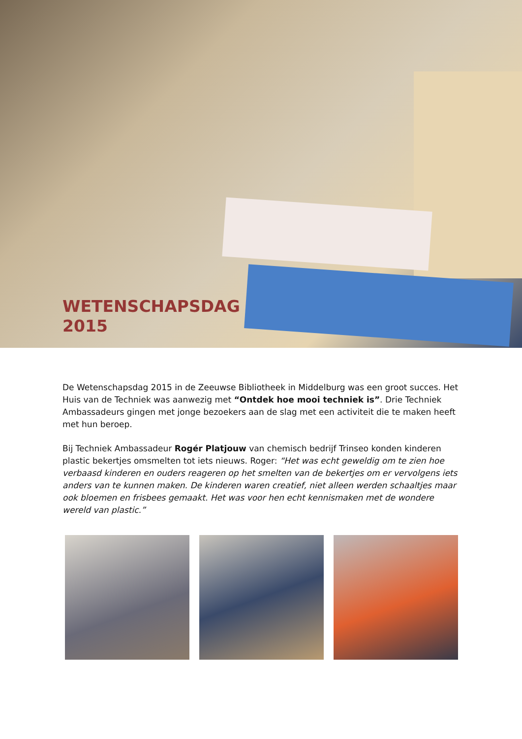WETENSCHAPSDAG
2015
De Wetenschapsdag 2015 in de Zeeuwse Bibliotheek in Middelburg was een groot succes. Het Huis van de Techniek was aanwezig met “Ontdek hoe mooi techniek is”. Drie Techniek Ambassadeurs gingen met jonge bezoekers aan de slag met een activiteit die te maken heeft met hun beroep.
Bij Techniek Ambassadeur Rogér Platjouw van chemisch bedrijf Trinseo konden kinderen plastic bekertjes omsmelten tot iets nieuws. Roger: “Het was echt geweldig om te zien hoe verbaasd kinderen en ouders reageren op het smelten van de bekertjes om er vervolgens iets anders van te kunnen maken. De kinderen waren creatief, niet alleen werden schaaltjes maar ook bloemen en frisbees gemaakt. Het was voor hen echt kennismaken met de wondere wereld van plastic.”